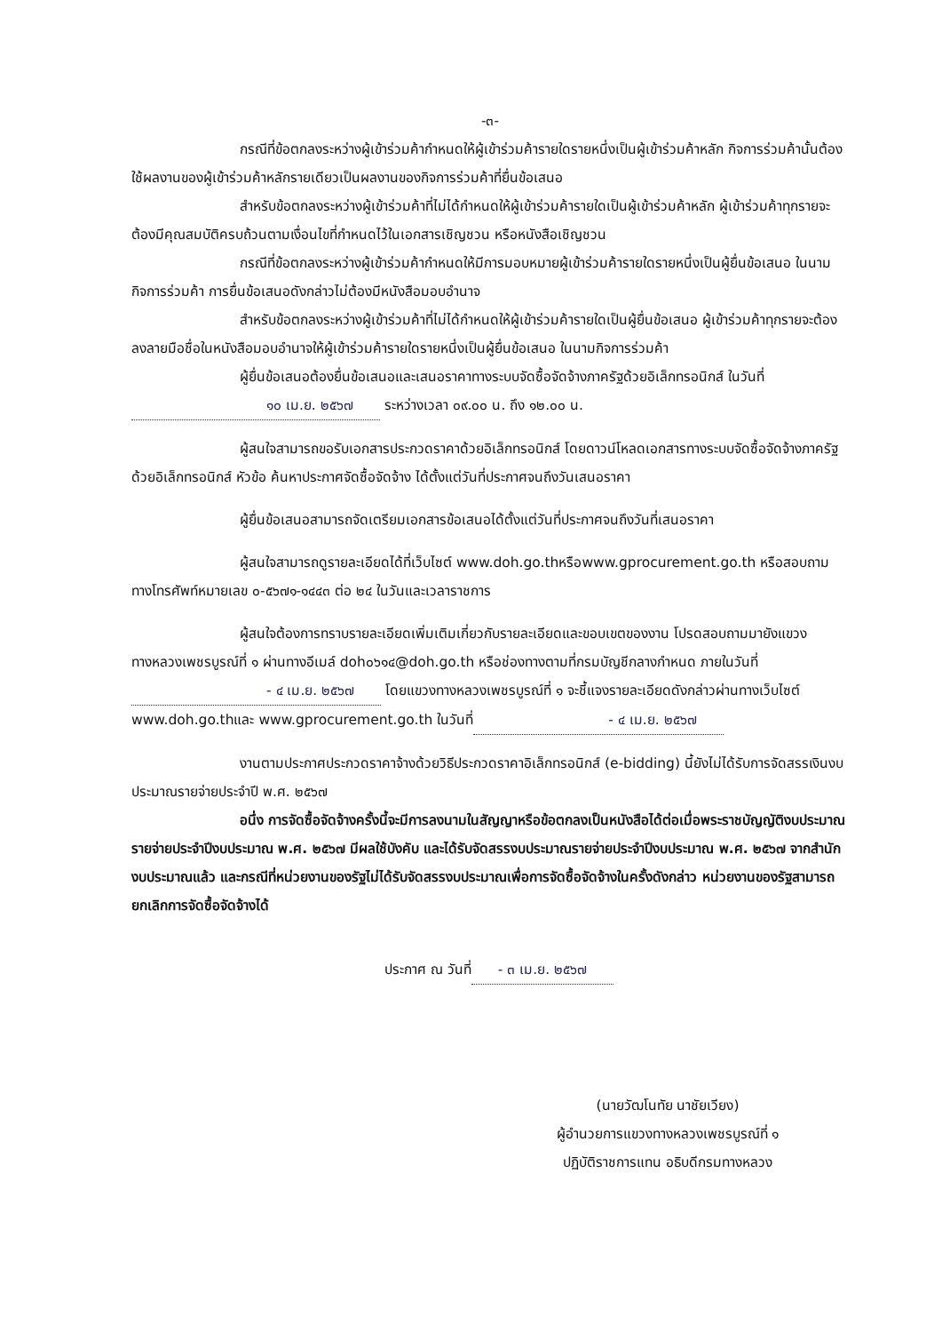-๓-
กรณีที่ข้อตกลงระหว่างผู้เข้าร่วมค้ากำหนดให้ผู้เข้าร่วมค้ารายใดรายหนึ่งเป็นผู้เข้าร่วมค้าหลัก กิจการร่วมค้านั้นต้องใช้ผลงานของผู้เข้าร่วมค้าหลักรายเดียวเป็นผลงานของกิจการร่วมค้าที่ยื่นข้อเสนอ
สำหรับข้อตกลงระหว่างผู้เข้าร่วมค้าที่ไม่ได้กำหนดให้ผู้เข้าร่วมค้ารายใดเป็นผู้เข้าร่วมค้าหลัก ผู้เข้าร่วมค้าทุกรายจะต้องมีคุณสมบัติครบถ้วนตามเงื่อนไขที่กำหนดไว้ในเอกสารเชิญชวน หรือหนังสือเชิญชวน
กรณีที่ข้อตกลงระหว่างผู้เข้าร่วมค้ากำหนดให้มีการมอบหมายผู้เข้าร่วมค้ารายใดรายหนึ่งเป็นผู้ยื่นข้อเสนอ ในนามกิจการร่วมค้า การยื่นข้อเสนอดังกล่าวไม่ต้องมีหนังสือมอบอำนาจ
สำหรับข้อตกลงระหว่างผู้เข้าร่วมค้าที่ไม่ได้กำหนดให้ผู้เข้าร่วมค้ารายใดเป็นผู้ยื่นข้อเสนอ ผู้เข้าร่วมค้าทุกรายจะต้องลงลายมือชื่อในหนังสือมอบอำนาจให้ผู้เข้าร่วมค้ารายใดรายหนึ่งเป็นผู้ยื่นข้อเสนอ ในนามกิจการร่วมค้า
ผู้ยื่นข้อเสนอต้องยื่นข้อเสนอและเสนอราคาทางระบบจัดซื้อจัดจ้างภาครัฐด้วยอิเล็กทรอนิกส์ ในวันที่ ๑๐ เม.ย. ๒๕๖๗ ระหว่างเวลา ๐๙.๐๐ น. ถึง ๑๒.๐๐ น.
ผู้สนใจสามารถขอรับเอกสารประกวดราคาด้วยอิเล็กทรอนิกส์ โดยดาวน์โหลดเอกสารทางระบบจัดซื้อจัดจ้างภาครัฐด้วยอิเล็กทรอนิกส์ หัวข้อ ค้นหาประกาศจัดซื้อจัดจ้าง ได้ตั้งแต่วันที่ประกาศจนถึงวันเสนอราคา
ผู้ยื่นข้อเสนอสามารถจัดเตรียมเอกสารข้อเสนอได้ตั้งแต่วันที่ประกาศจนถึงวันที่เสนอราคา
ผู้สนใจสามารถดูรายละเอียดได้ที่เว็บไซต์ www.doh.go.thหรือwww.gprocurement.go.th หรือสอบถามทางโทรศัพท์หมายเลข ๐-๕๖๗๑-๑๔๔๓ ต่อ ๒๔ ในวันและเวลาราชการ
ผู้สนใจต้องการทราบรายละเอียดเพิ่มเติมเกี่ยวกับรายละเอียดและขอบเขตของงาน โปรดสอบถามมายังแขวงทางหลวงเพชรบูรณ์ที่ ๑ ผ่านทางอีเมล์ doh๐๖๑๔@doh.go.th หรือช่องทางตามที่กรมบัญชีกลางกำหนด ภายในวันที่ - ๔ เม.ย. ๒๕๖๗ โดยแขวงทางหลวงเพชรบูรณ์ที่ ๑ จะชี้แจงรายละเอียดดังกล่าวผ่านทางเว็บไซต์ www.doh.go.thและ www.gprocurement.go.th ในวันที่ - ๔ เม.ย. ๒๕๖๗
งานตามประกาศประกวดราคาจ้างด้วยวิธีประกวดราคาอิเล็กทรอนิกส์ (e-bidding) นี้ยังไม่ได้รับการจัดสรรเงินงบประมาณรายจ่ายประจำปี พ.ศ. ๒๕๖๗
อนึ่ง การจัดซื้อจัดจ้างครั้งนี้จะมีการลงนามในสัญญาหรือข้อตกลงเป็นหนังสือได้ต่อเมื่อพระราชบัญญัติงบประมาณรายจ่ายประจำปีงบประมาณ พ.ศ. ๒๕๖๗ มีผลใช้บังคับ และได้รับจัดสรรงบประมาณรายจ่ายประจำปีงบประมาณ พ.ศ. ๒๕๖๗ จากสำนักงบประมาณแล้ว และกรณีที่หน่วยงานของรัฐไม่ได้รับจัดสรรงบประมาณเพื่อการจัดซื้อจัดจ้างในครั้งดังกล่าว หน่วยงานของรัฐสามารถยกเลิกการจัดซื้อจัดจ้างได้
ประกาศ ณ วันที่ - ๓ เม.ย. ๒๕๖๗
(นายวัฒโนทัย นาชัยเวียง)
ผู้อำนวยการแขวงทางหลวงเพชรบูรณ์ที่ ๑
ปฏิบัติราชการแทน อธิบดีกรมทางหลวง